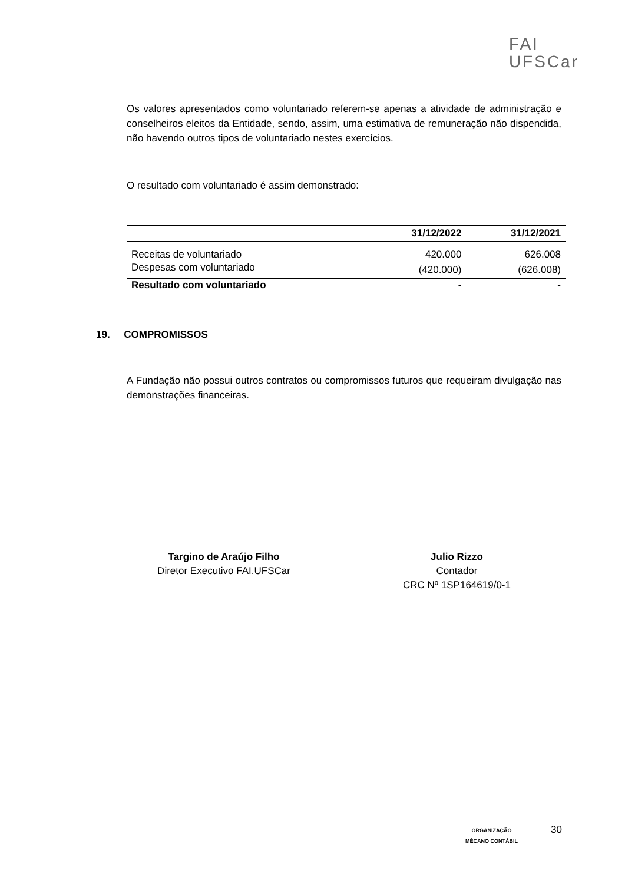FAI
UFSCar
Os valores apresentados como voluntariado referem-se apenas a atividade de administração e conselheiros eleitos da Entidade, sendo, assim, uma estimativa de remuneração não dispendida, não havendo outros tipos de voluntariado nestes exercícios.
O resultado com voluntariado é assim demonstrado:
| | 31/12/2022 | 31/12/2021 |
| --- | --- | --- |
| Receitas de voluntariado | 420.000 | 626.008 |
| Despesas com voluntariado | (420.000) | (626.008) |
| Resultado com voluntariado | - | - |
19. COMPROMISSOS
A Fundação não possui outros contratos ou compromissos futuros que requeiram divulgação nas demonstrações financeiras.
Targino de Araújo Filho
Diretor Executivo FAI.UFSCar
Julio Rizzo
Contador
CRC Nº 1SP164619/0-1
ORGANIZAÇÃO
MÊCANO CONTÁBIL
30